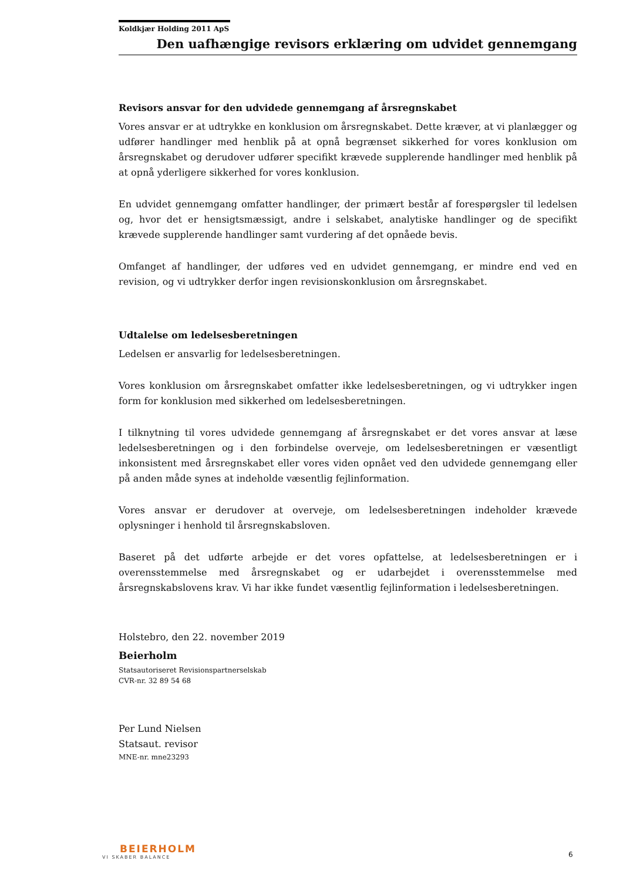Koldkjær Holding 2011 ApS
Den uafhængige revisors erklæring om udvidet gennemgang
Revisors ansvar for den udvidede gennemgang af årsregnskabet
Vores ansvar er at udtrykke en konklusion om årsregnskabet. Dette kræver, at vi planlægger og udfører handlinger med henblik på at opnå begrænset sikkerhed for vores konklusion om årsregnskabet og derudover udfører specifikt krævede supplerende handlinger med henblik på at opnå yderligere sikkerhed for vores konklusion.
En udvidet gennemgang omfatter handlinger, der primært består af forespørgsler til ledelsen og, hvor det er hensigtsmæssigt, andre i selskabet, analytiske handlinger og de specifikt krævede supplerende handlinger samt vurdering af det opnåede bevis.
Omfanget af handlinger, der udføres ved en udvidet gennemgang, er mindre end ved en revision, og vi udtrykker derfor ingen revisionskonklusion om årsregnskabet.
Udtalelse om ledelsesberetningen
Ledelsen er ansvarlig for ledelsesberetningen.
Vores konklusion om årsregnskabet omfatter ikke ledelsesberetningen, og vi udtrykker ingen form for konklusion med sikkerhed om ledelsesberetningen.
I tilknytning til vores udvidede gennemgang af årsregnskabet er det vores ansvar at læse ledelsesberetningen og i den forbindelse overveje, om ledelsesberetningen er væsentligt inkonsistent med årsregnskabet eller vores viden opnået ved den udvidede gennemgang eller på anden måde synes at indeholde væsentlig fejlinformation.
Vores ansvar er derudover at overveje, om ledelsesberetningen indeholder krævede oplysninger i henhold til årsregnskabsloven.
Baseret på det udførte arbejde er det vores opfattelse, at ledelsesberetningen er i overensstemmelse med årsregnskabet og er udarbejdet i overensstemmelse med årsregnskabslovens krav. Vi har ikke fundet væsentlig fejlinformation i ledelsesberetningen.
Holstebro, den 22. november 2019
Beierholm
Statsautoriseret Revisionspartnerselskab
CVR-nr. 32 89 54 68
Per Lund Nielsen
Statsaut. revisor
MNE-nr. mne23293
BEIERHOLM
VI SKABER BALANCE
6